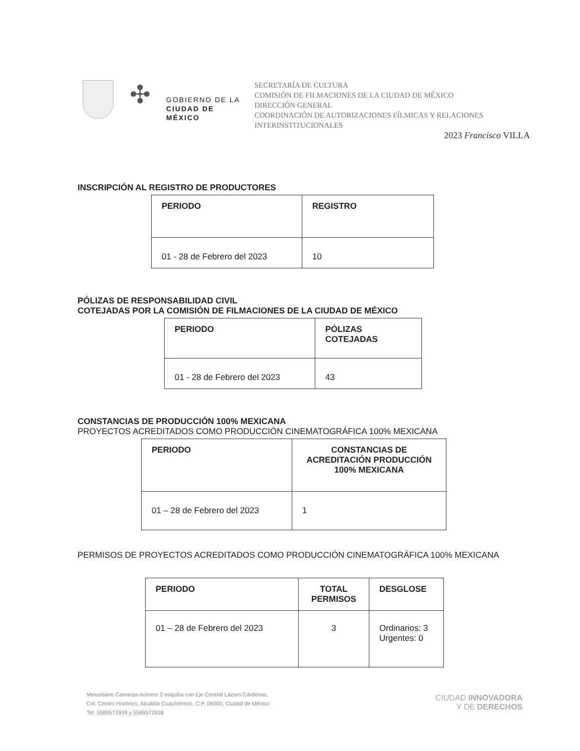✣
GOBIERNO DE LA
CIUDAD DE MÉXICO
SECRETARÍA DE CULTURA
COMISIÓN DE FILMACIONES DE LA CIUDAD DE MÉXICO
DIRECCIÓN GENERAL
COORDINACIÓN DE AUTORIZACIONES FÍLMICAS Y RELACIONES INTERINSTITUCIONALES
2023 Francisco VILLA
INSCRIPCIÓN AL REGISTRO DE PRODUCTORES
| PERIODO | REGISTRO |
| --- | --- |
| 01 - 28 de Febrero del 2023 | 10 |
PÓLIZAS DE RESPONSABILIDAD CIVIL
COTEJADAS POR LA COMISIÓN DE FILMACIONES DE LA CIUDAD DE MÉXICO
| PERIODO | PÓLIZAS COTEJADAS |
| --- | --- |
| 01 - 28 de Febrero del 2023 | 43 |
CONSTANCIAS DE PRODUCCIÓN 100% MEXICANA
PROYECTOS ACREDITADOS COMO PRODUCCIÓN CINEMATOGRÁFICA 100% MEXICANA
| PERIODO | CONSTANCIAS DE ACREDITACIÓN PRODUCCIÓN 100% MEXICANA |
| --- | --- |
| 01 – 28 de Febrero del 2023 | 1 |
PERMISOS DE PROYECTOS ACREDITADOS COMO PRODUCCIÓN CINEMATOGRÁFICA 100% MEXICANA
| PERIODO | TOTAL PERMISOS | DESGLOSE |
| --- | --- | --- |
| 01 – 28 de Febrero del 2023 | 3 | Ordinarios: 3 Urgentes: 0 |
Venustiano Carranza número 2 esquina con Eje Central Lázaro Cárdenas,
Col. Centro Histórico, Alcaldía Cuauhtémoc, C.P. 06000, Ciudad de México
Tel. 5589572939 y 5589572938
CIUDAD INNOVADORA
Y DE DERECHOS